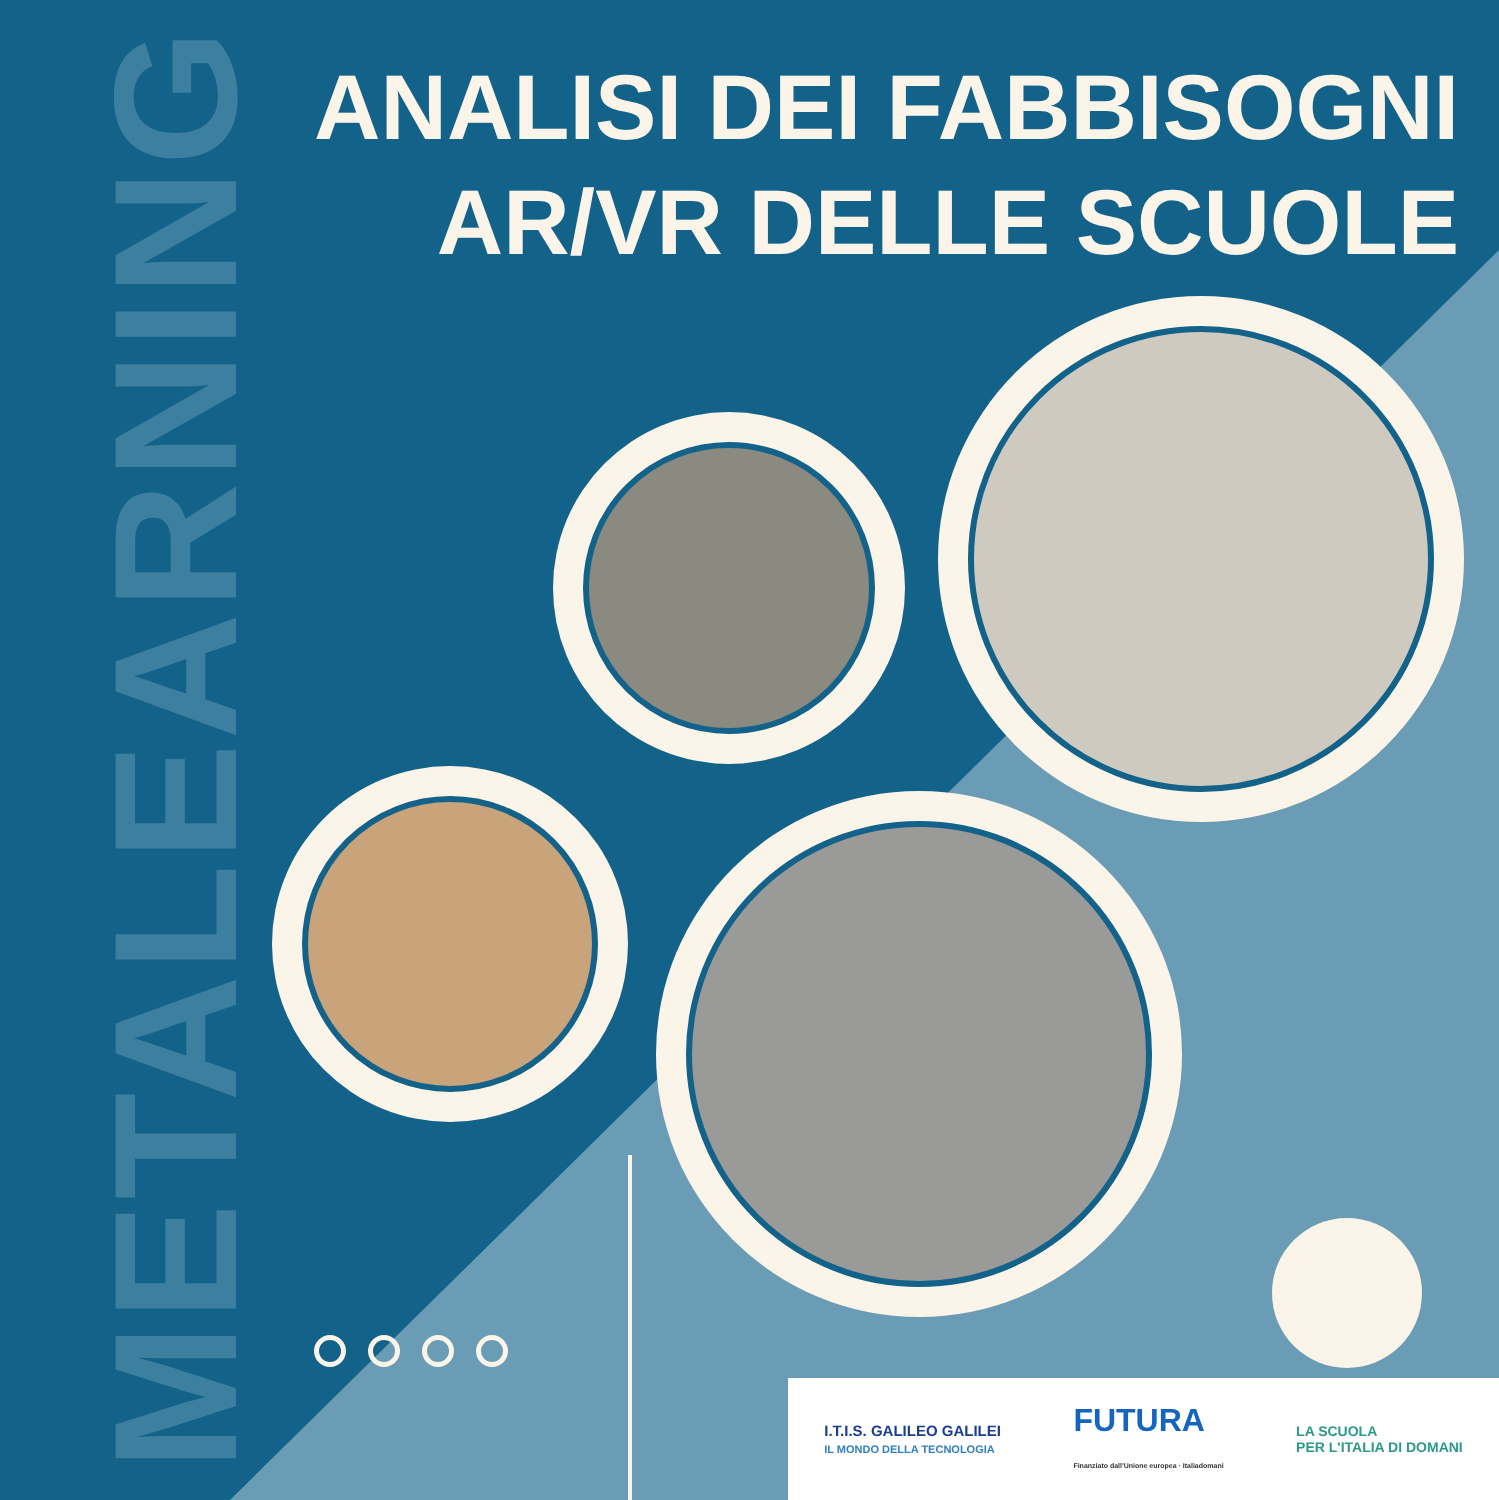METALEARNING
ANALISI DEI FABBISOGNI
AR/VR DELLE SCUOLE
I.T.I.S. GALILEO GALILEI
IL MONDO DELLA TECNOLOGIA
FUTURA
Finanziato dall'Unione europea · Italiadomani
LA SCUOLA
PER L'ITALIA DI DOMANI